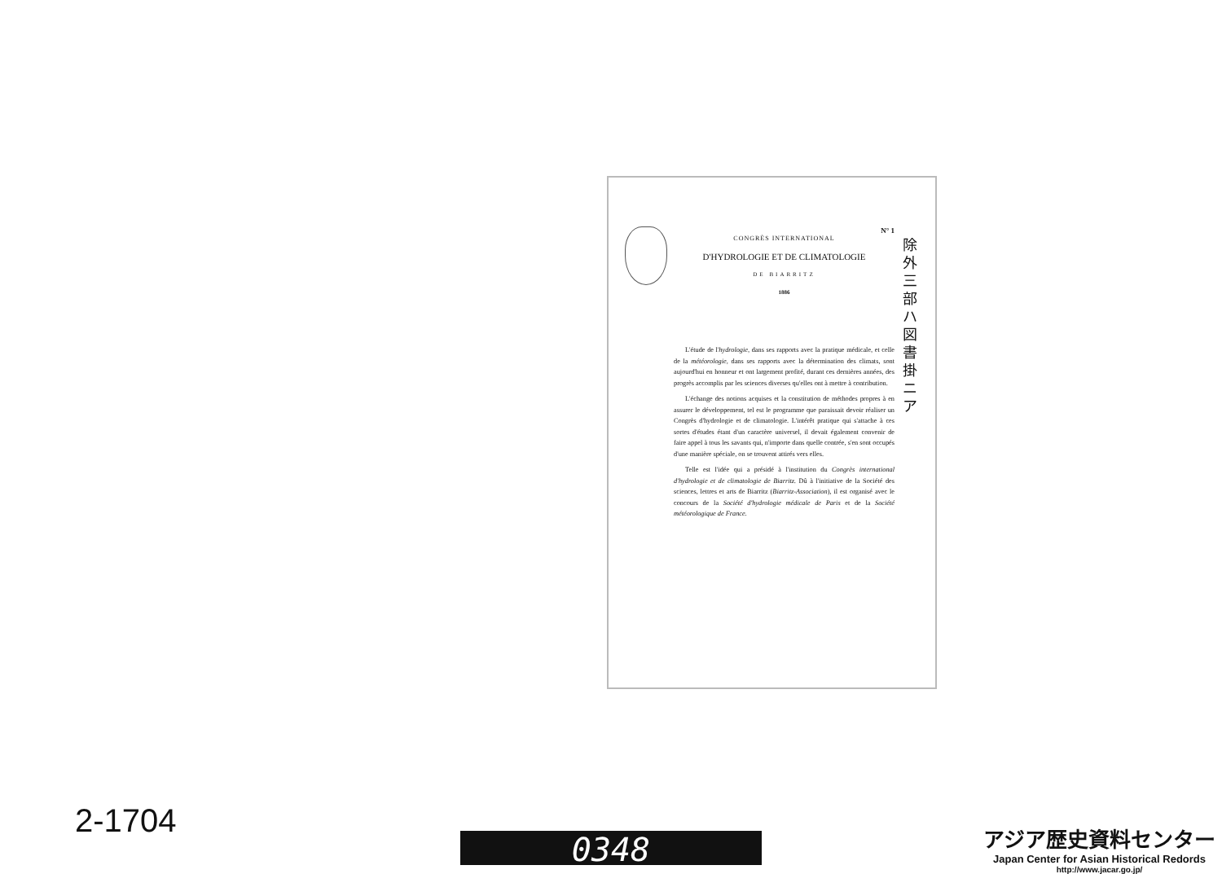N° 1
CONGRÈS INTERNATIONAL
D'HYDROLOGIE ET DE CLIMATOLOGIE
DE BIARRITZ
1886
L'étude de l'hydrologie, dans ses rapports avec la pratique médicale, et celle de la météorologie, dans ses rapports avec la détermination des climats, sont aujourd'hui en honneur et ont largement profité, durant ces dernières années, des progrès accomplis par les sciences diverses qu'elles ont à mettre à contribution.
L'échange des notions acquises et la constitution de méthodes propres à en assurer le développement, tel est le programme que paraissait devoir réaliser un Congrès d'hydrologie et de climatologie. L'intérêt pratique qui s'attache à ces sortes d'études étant d'un caractère universel, il devait également convenir de faire appel à tous les savants qui, n'importe dans quelle contrée, s'en sont occupés d'une manière spéciale, on se trouvent attirés vers elles.
Telle est l'idée qui a présidé à l'institution du Congrès international d'hydrologie et de climatologie de Biarritz. Dû à l'initiative de la Société des sciences, lettres et arts de Biarritz (Biarritz-Association), il est organisé avec le concours de la Société d'hydrologie médicale de Paris et de la Société météorologique de France.
除外三部ハ図書掛ニア
2-1704
0348
アジア歴史資料センター
Japan Center for Asian Historical Redords
http://www.jacar.go.jp/